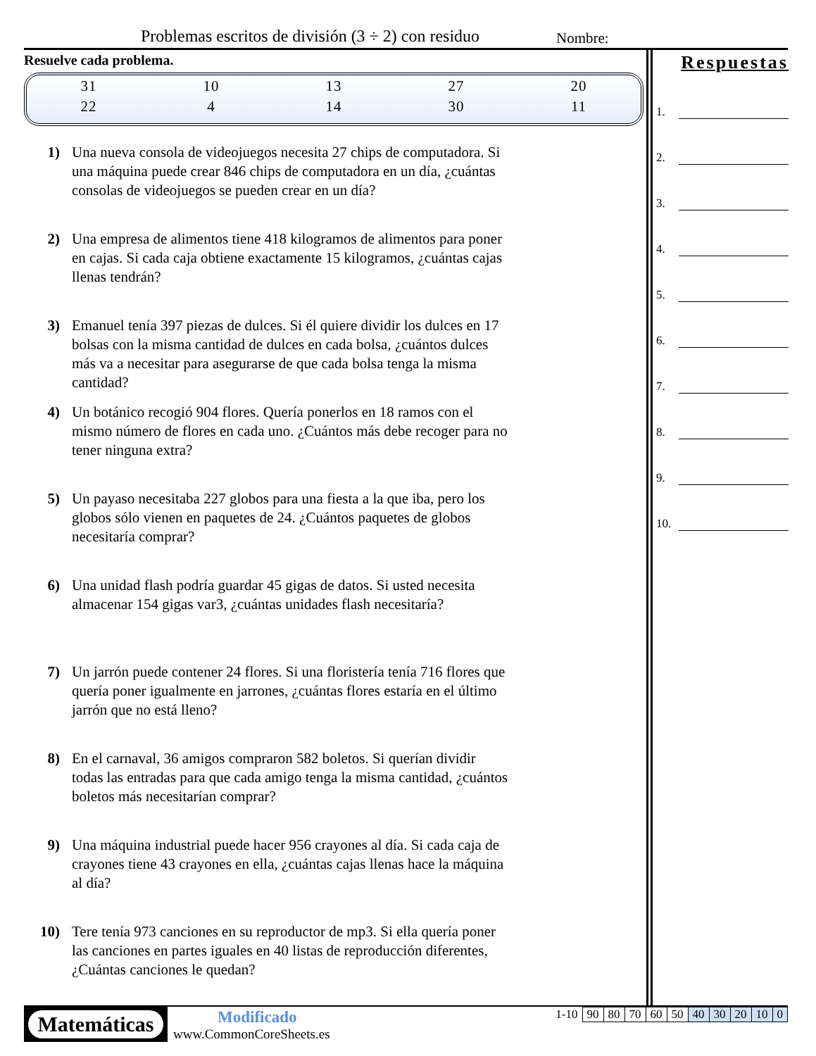Problemas escritos de división (3 ÷ 2) con residuo
Nombre:
Resuelve cada problema.
| 31 | 10 | 13 | 27 | 20 |
| 22 | 4 | 14 | 30 | 11 |
1) Una nueva consola de videojuegos necesita 27 chips de computadora. Si una máquina puede crear 846 chips de computadora en un día, ¿cuántas consolas de videojuegos se pueden crear en un día?
2) Una empresa de alimentos tiene 418 kilogramos de alimentos para poner en cajas. Si cada caja obtiene exactamente 15 kilogramos, ¿cuántas cajas llenas tendrán?
3) Emanuel tenía 397 piezas de dulces. Si él quiere dividir los dulces en 17 bolsas con la misma cantidad de dulces en cada bolsa, ¿cuántos dulces más va a necesitar para asegurarse de que cada bolsa tenga la misma cantidad?
4) Un botánico recogió 904 flores. Quería ponerlos en 18 ramos con el mismo número de flores en cada uno. ¿Cuántos más debe recoger para no tener ninguna extra?
5) Un payaso necesitaba 227 globos para una fiesta a la que iba, pero los globos sólo vienen en paquetes de 24. ¿Cuántos paquetes de globos necesitaría comprar?
6) Una unidad flash podría guardar 45 gigas de datos. Si usted necesita almacenar 154 gigas var3, ¿cuántas unidades flash necesitaría?
7) Un jarrón puede contener 24 flores. Si una floristería tenía 716 flores que quería poner igualmente en jarrones, ¿cuántas flores estaría en el último jarrón que no está lleno?
8) En el carnaval, 36 amigos compraron 582 boletos. Si querían dividir todas las entradas para que cada amigo tenga la misma cantidad, ¿cuántos boletos más necesitarían comprar?
9) Una máquina industrial puede hacer 956 crayones al día. Si cada caja de crayones tiene 43 crayones en ella, ¿cuántas cajas llenas hace la máquina al día?
10) Tere tenía 973 canciones en su reproductor de mp3. Si ella quería poner las canciones en partes iguales en 40 listas de reproducción diferentes, ¿Cuántas canciones le quedan?
Respuestas
1.
2.
3.
4.
5.
6.
7.
8.
9.
10.
Matemáticas Modificado
www.CommonCoreSheets.es
| 1-10 | 90 | 80 | 70 | 60 | 50 | 40 | 30 | 20 | 10 | 0 |